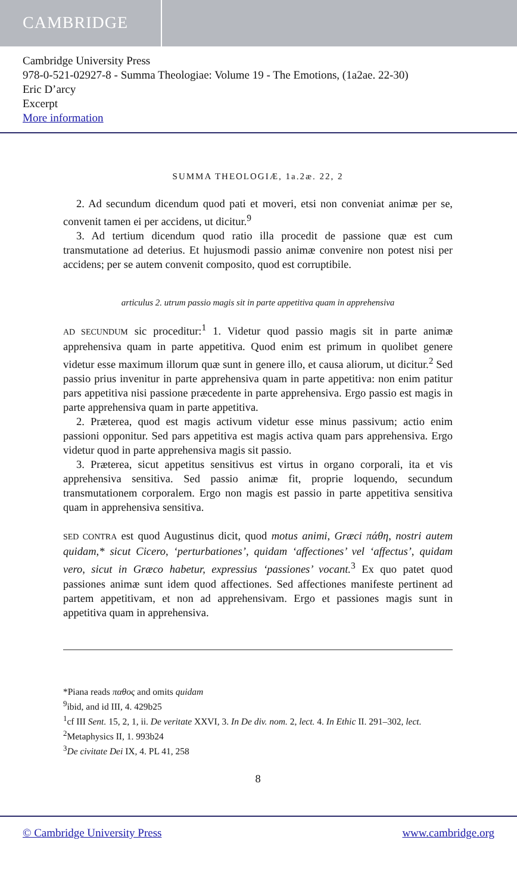CAMBRIDGE
Cambridge University Press
978-0-521-02927-8 - Summa Theologiae: Volume 19 - The Emotions, (1a2ae. 22-30)
Eric D’arcy
Excerpt
More information
SUMMA THEOLOGIÆ, 1a.2æ. 22, 2
2. Ad secundum dicendum quod pati et moveri, etsi non conveniat animæ per se, convenit tamen ei per accidens, ut dicitur.<sup>9</sup>
3. Ad tertium dicendum quod ratio illa procedit de passione quæ est cum transmutatione ad deterius. Et hujusmodi passio animæ convenire non potest nisi per accidens; per se autem convenit composito, quod est corruptibile.
articulus 2. utrum passio magis sit in parte appetitiva quam in apprehensiva
AD SECUNDUM sic proceditur:<sup>1</sup> 1. Videtur quod passio magis sit in parte animæ apprehensiva quam in parte appetitiva. Quod enim est primum in quolibet genere videtur esse maximum illorum quæ sunt in genere illo, et causa aliorum, ut dicitur.<sup>2</sup> Sed passio prius invenitur in parte apprehensiva quam in parte appetitiva: non enim patitur pars appetitiva nisi passione præcedente in parte apprehensiva. Ergo passio est magis in parte apprehensiva quam in parte appetitiva.
2. Præterea, quod est magis activum videtur esse minus passivum; actio enim passioni opponitur. Sed pars appetitiva est magis activa quam pars apprehensiva. Ergo videtur quod in parte apprehensiva magis sit passio.
3. Præterea, sicut appetitus sensitivus est virtus in organo corporali, ita et vis apprehensiva sensitiva. Sed passio animæ fit, proprie loquendo, secundum transmutationem corporalem. Ergo non magis est passio in parte appetitiva sensitiva quam in apprehensiva sensitiva.
SED CONTRA est quod Augustinus dicit, quod motus animi, Græci πάθη, nostri autem quidam,* sicut Cicero, ‘perturbationes’, quidam ‘affectiones’ vel ‘affectus’, quidam vero, sicut in Græco habetur, expressius ‘passiones’ vocant.<sup>3</sup> Ex quo patet quod passiones animæ sunt idem quod affectiones. Sed affectiones manifeste pertinent ad partem appetitivam, et non ad apprehensivam. Ergo et passiones magis sunt in appetitiva quam in apprehensiva.
*Piana reads παθος and omits quidam
<sup>9</sup> ibid, and id III, 4. 429b25
<sup>1</sup> cf III Sent. 15, 2, 1, ii. De veritate XXVI, 3. In De div. nom. 2, lect. 4. In Ethic II. 291–302, lect.
<sup>2</sup> Metaphysics II, 1. 993b24
<sup>3</sup> De civitate Dei IX, 4. PL 41, 258
8
© Cambridge University Press www.cambridge.org